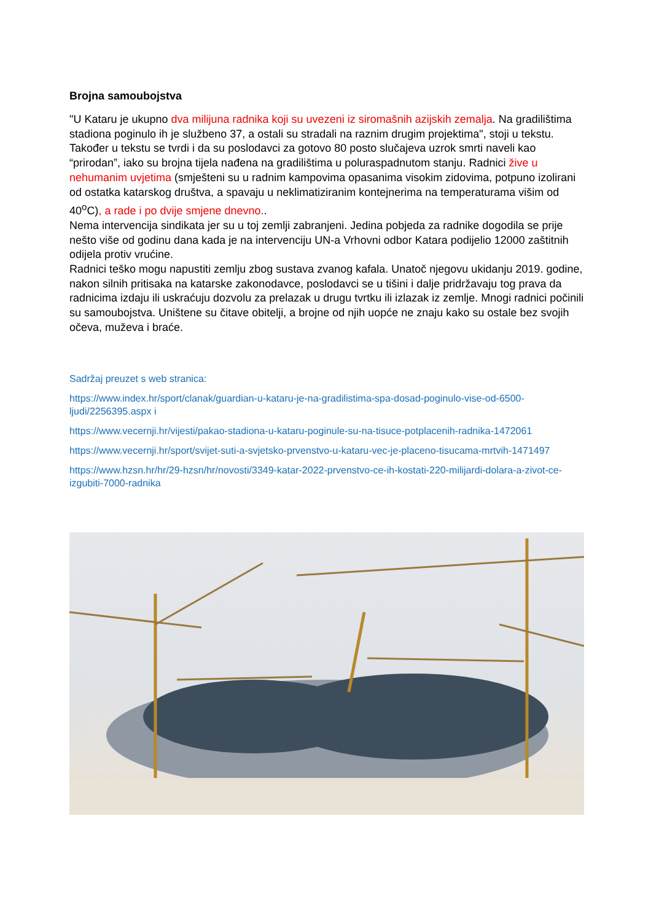Brojna samoubojstva
"U Kataru je ukupno dva milijuna radnika koji su uvezeni iz siromašnih azijskih zemalja. Na gradilištima stadiona poginulo ih je službeno 37, a ostali su stradali na raznim drugim projektima", stoji u tekstu. Također u tekstu se tvrdi i da su poslodavci za gotovo 80 posto slučajeva uzrok smrti naveli kao “prirodan”, iako su brojna tijela nađena na gradilištima u poluraspadnutom stanju. Radnici žive u nehumanim uvjetima (smješteni su u radnim kampovima opasanima visokim zidovima, potpuno izolirani od ostatka katarskog društva, a spavaju u neklimatiziranim kontejnerima na temperaturama višim od 40<sup>o</sup>C), a rade i po dvije smjene dnevno..
Nema intervencija sindikata jer su u toj zemlji zabranjeni. Jedina pobjeda za radnike dogodila se prije nešto više od godinu dana kada je na intervenciju UN-a Vrhovni odbor Katara podijelio 12000 zaštitnih odijela protiv vrućine.
Radnici teško mogu napustiti zemlju zbog sustava zvanog kafala. Unatoč njegovu ukidanju 2019. godine, nakon silnih pritisaka na katarske zakonodavce, poslodavci se u tišini i dalje pridržavaju tog prava da radnicima izdaju ili uskraćuju dozvolu za prelazak u drugu tvrtku ili izlazak iz zemlje. Mnogi radnici počinili su samoubojstva. Uništene su čitave obitelji, a brojne od njih uopće ne znaju kako su ostale bez svojih očeva, muževa i braće.
Sadržaj preuzet s web stranica:
https://www.index.hr/sport/clanak/guardian-u-kataru-je-na-gradilistima-spa-dosad-poginulo-vise-od-6500-ljudi/2256395.aspx i
https://www.vecernji.hr/vijesti/pakao-stadiona-u-kataru-poginule-su-na-tisuce-potplacenih-radnika-1472061
https://www.vecernji.hr/sport/svijet-suti-a-svjetsko-prvenstvo-u-kataru-vec-je-placeno-tisucama-mrtvih-1471497
https://www.hzsn.hr/hr/29-hzsn/hr/novosti/3349-katar-2022-prvenstvo-ce-ih-kostati-220-milijardi-dolara-a-zivot-ce-izgubiti-7000-radnika